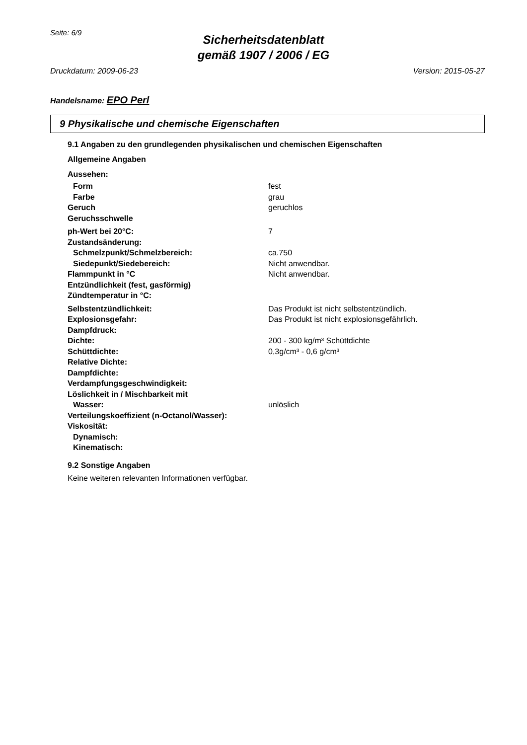Seite: 6/9
Sicherheitsdatenblatt
gemäß 1907 / 2006 / EG
Druckdatum: 2009-06-23 Version: 2015-05-27
Handelsname: EPO Perl
9 Physikalische und chemische Eigenschaften
9.1 Angaben zu den grundlegenden physikalischen und chemischen Eigenschaften
Allgemeine Angaben
Aussehen:
| Form | fest |
| Farbe | grau |
| Geruch | geruchlos |
| Geruchsschwelle | |
| ph-Wert bei 20°C: | 7 |
| Zustandsänderung: | |
| Schmelzpunkt/Schmelzbereich: | ca.750 |
| Siedepunkt/Siedebereich: | Nicht anwendbar. |
| Flammpunkt in °C | Nicht anwendbar. |
| Entzündlichkeit (fest, gasförmig) | |
| Zündtemperatur in °C: | |
| Selbstentzündlichkeit: | Das Produkt ist nicht selbstentzündlich. |
| Explosionsgefahr: | Das Produkt ist nicht explosionsgefährlich. |
| Dampfdruck: | |
| Dichte: | 200 - 300 kg/m³ Schüttdichte |
| Schüttdichte: | 0,3g/cm³ - 0,6 g/cm³ |
| Relative Dichte: | |
| Dampfdichte: | |
| Verdampfungsgeschwindigkeit: | |
| Löslichkeit in / Mischbarkeit mit | |
| Wasser: | unlöslich |
| Verteilungskoeffizient (n-Octanol/Wasser): | |
| Viskosität: | |
| Dynamisch: | |
| Kinematisch: | |
9.2 Sonstige Angaben
Keine weiteren relevanten Informationen verfügbar.